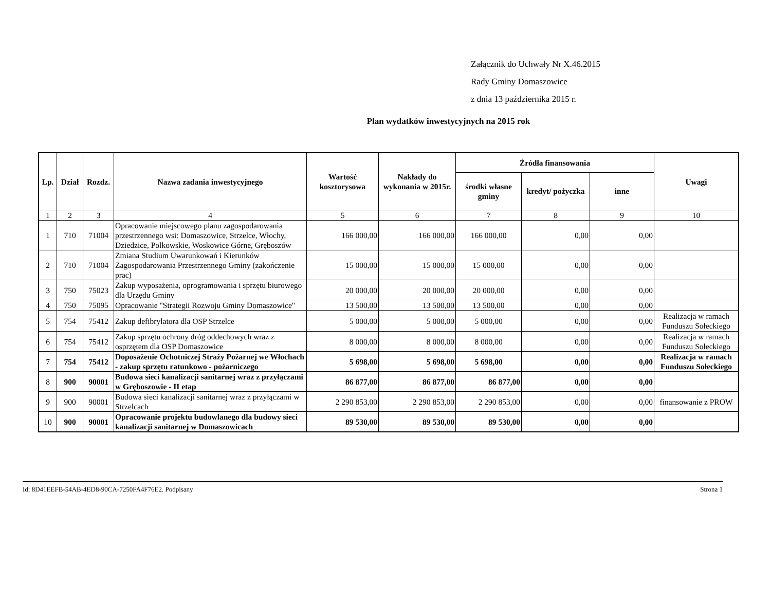Załącznik do Uchwały Nr X.46.2015
Rady Gminy Domaszowice
z dnia 13 października 2015 r.
Plan wydatków inwestycyjnych na 2015 rok
| Lp. | Dział | Rozdz. | Nazwa zadania inwestycyjnego | Wartość kosztorysowa | Nakłady do wykonania w 2015r. | Źródła finansowania | | | Uwagi |
| --- | --- | --- | --- | --- | --- | --- | --- | --- | --- |
| | | | | | | środki własne gminy | kredyt/ pożyczka | inne | |
| 1 | 2 | 3 | 4 | 5 | 6 | 7 | 8 | 9 | 10 |
| 1 | 710 | 71004 | Opracowanie miejscowego planu zagospodarowania przestrzennego wsi: Domaszowice, Strzelce, Włochy, Dziedzice, Polkowskie, Woskowice Górne, Gręboszów | 166 000,00 | 166 000,00 | 166 000,00 | 0,00 | 0,00 | |
| 2 | 710 | 71004 | Zmiana Studium Uwarunkowań i Kierunków Zagospodarowania Przestrzennego Gminy (zakończenie prac) | 15 000,00 | 15 000,00 | 15 000,00 | 0,00 | 0,00 | |
| 3 | 750 | 75023 | Zakup wyposażenia, oprogramowania i sprzętu biurowego dla Urzędu Gminy | 20 000,00 | 20 000,00 | 20 000,00 | 0,00 | 0,00 | |
| 4 | 750 | 75095 | Opracowanie "Strategii Rozwoju Gminy Domaszowice" | 13 500,00 | 13 500,00 | 13 500,00 | 0,00 | 0,00 | |
| 5 | 754 | 75412 | Zakup defibrylatora dla OSP Strzelce | 5 000,00 | 5 000,00 | 5 000,00 | 0,00 | 0,00 | Realizacja w ramach Funduszu Sołeckiego |
| 6 | 754 | 75412 | Zakup sprzętu ochrony dróg oddechowych wraz z osprzętem dla OSP Domaszowice | 8 000,00 | 8 000,00 | 8 000,00 | 0,00 | 0,00 | Realizacja w ramach Funduszu Sołeckiego |
| 7 | 754 | 75412 | Doposażenie Ochotniczej Straży Pożarnej we Włochach - zakup sprzętu ratunkowo - pożarniczego | 5 698,00 | 5 698,00 | 5 698,00 | 0,00 | 0,00 | Realizacja w ramach Funduszu Sołeckiego |
| 8 | 900 | 90001 | Budowa sieci kanalizacji sanitarnej wraz z przyłączami w Gręboszowie - II etap | 86 877,00 | 86 877,00 | 86 877,00 | 0,00 | 0,00 | |
| 9 | 900 | 90001 | Budowa sieci kanalizacji sanitarnej wraz z przyłączami w Strzelcach | 2 290 853,00 | 2 290 853,00 | 2 290 853,00 | 0,00 | 0,00 | finansowanie z PROW |
| 10 | 900 | 90001 | Opracowanie projektu budowlanego dla budowy sieci kanalizacji sanitarnej w Domaszowicach | 89 530,00 | 89 530,00 | 89 530,00 | 0,00 | 0,00 | |
Id: 8D41EEFB-54AB-4ED8-90CA-7250FA4F76E2. Podpisany Strona 1